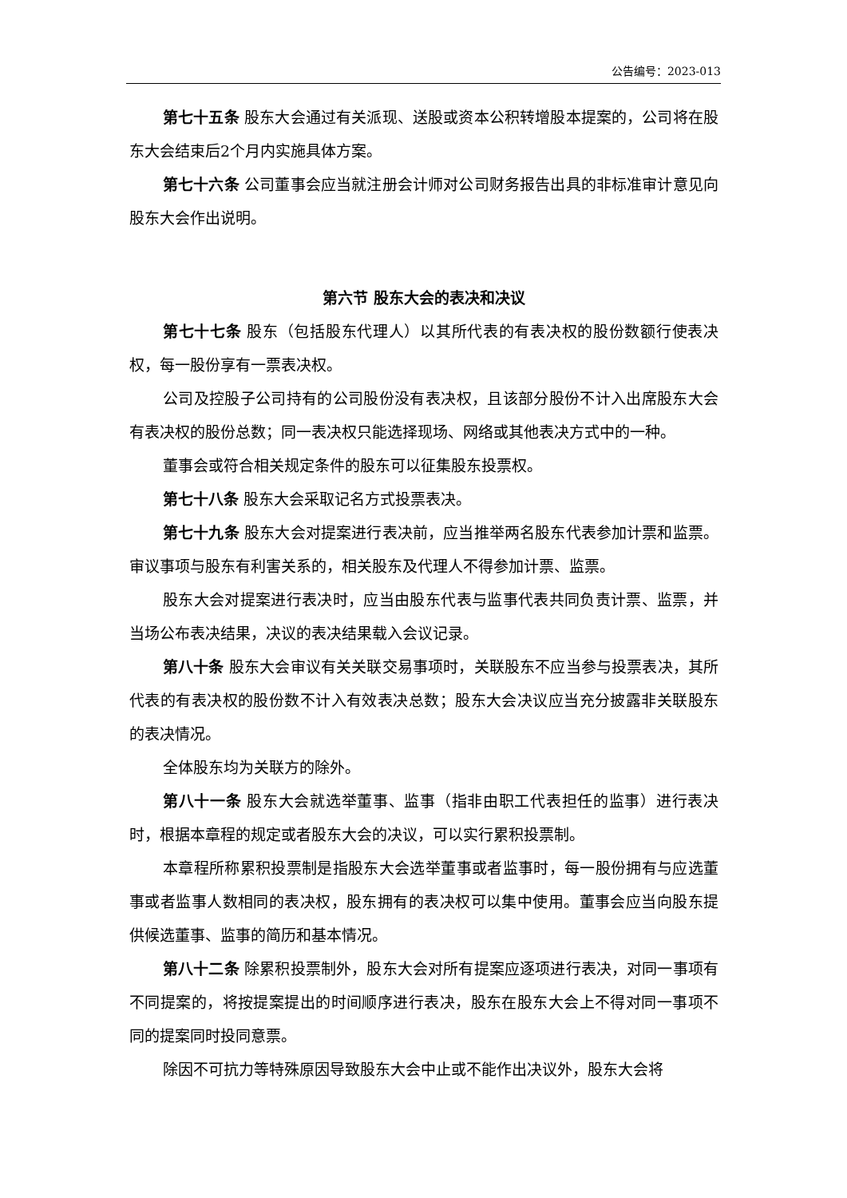公告编号：2023-013
第七十五条 股东大会通过有关派现、送股或资本公积转增股本提案的，公司将在股东大会结束后2个月内实施具体方案。
第七十六条 公司董事会应当就注册会计师对公司财务报告出具的非标准审计意见向股东大会作出说明。
第六节 股东大会的表决和决议
第七十七条 股东（包括股东代理人）以其所代表的有表决权的股份数额行使表决权，每一股份享有一票表决权。
公司及控股子公司持有的公司股份没有表决权，且该部分股份不计入出席股东大会有表决权的股份总数；同一表决权只能选择现场、网络或其他表决方式中的一种。
董事会或符合相关规定条件的股东可以征集股东投票权。
第七十八条 股东大会采取记名方式投票表决。
第七十九条 股东大会对提案进行表决前，应当推举两名股东代表参加计票和监票。审议事项与股东有利害关系的，相关股东及代理人不得参加计票、监票。
股东大会对提案进行表决时，应当由股东代表与监事代表共同负责计票、监票，并当场公布表决结果，决议的表决结果载入会议记录。
第八十条 股东大会审议有关关联交易事项时，关联股东不应当参与投票表决，其所代表的有表决权的股份数不计入有效表决总数；股东大会决议应当充分披露非关联股东的表决情况。
全体股东均为关联方的除外。
第八十一条 股东大会就选举董事、监事（指非由职工代表担任的监事）进行表决时，根据本章程的规定或者股东大会的决议，可以实行累积投票制。
本章程所称累积投票制是指股东大会选举董事或者监事时，每一股份拥有与应选董事或者监事人数相同的表决权，股东拥有的表决权可以集中使用。董事会应当向股东提供候选董事、监事的简历和基本情况。
第八十二条 除累积投票制外，股东大会对所有提案应逐项进行表决，对同一事项有不同提案的，将按提案提出的时间顺序进行表决，股东在股东大会上不得对同一事项不同的提案同时投同意票。
除因不可抗力等特殊原因导致股东大会中止或不能作出决议外，股东大会将